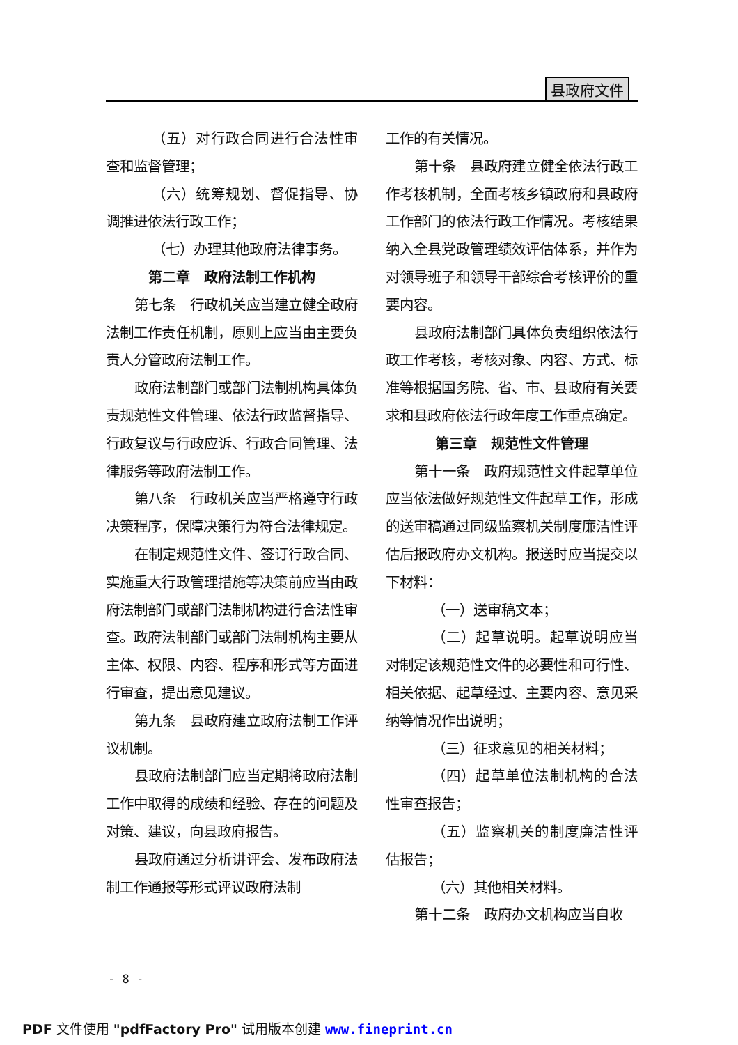县政府文件
（五）对行政合同进行合法性审查和监督管理；
（六）统筹规划、督促指导、协调推进依法行政工作；
（七）办理其他政府法律事务。
第二章　政府法制工作机构
第七条　行政机关应当建立健全政府法制工作责任机制，原则上应当由主要负责人分管政府法制工作。
政府法制部门或部门法制机构具体负责规范性文件管理、依法行政监督指导、行政复议与行政应诉、行政合同管理、法律服务等政府法制工作。
第八条　行政机关应当严格遵守行政决策程序，保障决策行为符合法律规定。
在制定规范性文件、签订行政合同、实施重大行政管理措施等决策前应当由政府法制部门或部门法制机构进行合法性审查。政府法制部门或部门法制机构主要从主体、权限、内容、程序和形式等方面进行审查，提出意见建议。
第九条　县政府建立政府法制工作评议机制。
县政府法制部门应当定期将政府法制工作中取得的成绩和经验、存在的问题及对策、建议，向县政府报告。
县政府通过分析讲评会、发布政府法制工作通报等形式评议政府法制
工作的有关情况。
第十条　县政府建立健全依法行政工作考核机制，全面考核乡镇政府和县政府工作部门的依法行政工作情况。考核结果纳入全县党政管理绩效评估体系，并作为对领导班子和领导干部综合考核评价的重要内容。
县政府法制部门具体负责组织依法行政工作考核，考核对象、内容、方式、标准等根据国务院、省、市、县政府有关要求和县政府依法行政年度工作重点确定。
第三章　规范性文件管理
第十一条　政府规范性文件起草单位应当依法做好规范性文件起草工作，形成的送审稿通过同级监察机关制度廉洁性评估后报政府办文机构。报送时应当提交以下材料：
（一）送审稿文本；
（二）起草说明。起草说明应当对制定该规范性文件的必要性和可行性、相关依据、起草经过、主要内容、意见采纳等情况作出说明；
（三）征求意见的相关材料；
（四）起草单位法制机构的合法性审查报告；
（五）监察机关的制度廉洁性评估报告；
（六）其他相关材料。
第十二条　政府办文机构应当自收
- 8 -
PDF 文件使用 "pdfFactory Pro" 试用版本创建 www.fineprint.cn